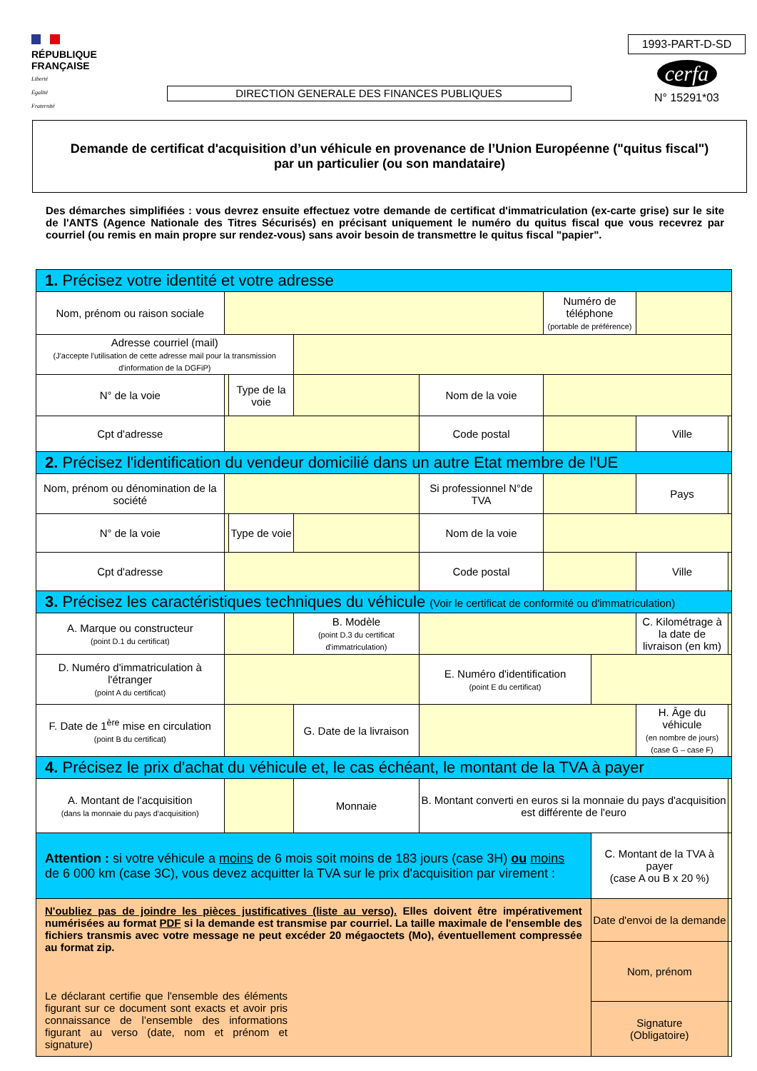RÉPUBLIQUE
FRANÇAISE
Liberté
Égalité
Fraternité
DIRECTION GENERALE DES FINANCES PUBLIQUES
1993-PART-D-SD
cerfa
N° 15291*03
Demande de certificat d'acquisition d’un véhicule en provenance de l’Union Européenne ("quitus fiscal")
par un particulier (ou son mandataire)
Des démarches simplifiées : vous devrez ensuite effectuez votre demande de certificat d'immatriculation (ex-carte grise) sur le site de l'ANTS (Agence Nationale des Titres Sécurisés) en précisant uniquement le numéro du quitus fiscal que vous recevrez par courriel (ou remis en main propre sur rendez-vous) sans avoir besoin de transmettre le quitus fiscal "papier".
| 1. Précisez votre identité et votre adresse | | | | | | | | | | |
| Nom, prénom ou raison sociale | | | | | | Numéro de téléphone (portable de préférence) | | | | |
| Adresse courriel (mail) (J'accepte l'utilisation de cette adresse mail pour la transmission d'information de la DGFiP) | | | | | | | | | | |
| N° de la voie | | Type de la voie | | | Nom de la voie | | | | | |
| Cpt d'adresse | | | | | Code postal | | | Ville | | |
| 2. Précisez l'identification du vendeur domicilié dans un autre Etat membre de l'UE | | | | | | | | | | |
| Nom, prénom ou dénomination de la société | | | | | Si professionnel N°de TVA | | | Pays | | |
| N° de la voie | | Type de voie | | | Nom de la voie | | | | | |
| Cpt d'adresse | | | | | Code postal | | | Ville | | |
| 3. Précisez les caractéristiques techniques du véhicule (Voir le certificat de conformité ou d'immatriculation) | | | | | | | | | | |
| A. Marque ou constructeur (point D.1 du certificat) | | | | B. Modèle (point D.3 du certificat d'immatriculation) | | | | C. Kilométrage à la date de livraison (en km) | | |
| D. Numéro d'immatriculation à l'étranger (point A du certificat) | | | | | E. Numéro d'identification (point E du certificat) | | | | | |
| F. Date de 1<sup>ère</sup> mise en circulation (point B du certificat) | | | | G. Date de la livraison | | | | H. Âge du véhicule (en nombre de jours) (case G – case F) | | |
| 4. Précisez le prix d'achat du véhicule et, le cas échéant, le montant de la TVA à payer | | | | | | | | | | |
| A. Montant de l'acquisition (dans la monnaie du pays d'acquisition) | | | | Monnaie | B. Montant converti en euros si la monnaie du pays d'acquisition est différente de l'euro | | | | | |
| Attention : si votre véhicule a moins de 6 mois soit moins de 183 jours (case 3H) ou moins de 6 000 km (case 3C), vous devez acquitter la TVA sur le prix d'acquisition par virement : | | | | | | | C. Montant de la TVA à payer (case A ou B x 20 %) | | | |
| N'oubliez pas de joindre les pièces justificatives (liste au verso). Elles doivent être impérativement numérisées au format PDF si la demande est transmise par courriel. La taille maximale de l'ensemble des fichiers transmis avec votre message ne peut excéder 20 mégaoctets (Mo), éventuellement compressée au format zip. Le déclarant certifie que l'ensemble des éléments figurant sur ce document sont exacts et avoir pris connaissance de l’ensemble des informations figurant au verso (date, nom et prénom et signature) | | | | | | | Date d'envoi de la demande | | | |
| | | | | | | | Nom, prénom | | | |
| | | | | | | | Signature (Obligatoire) | | | |